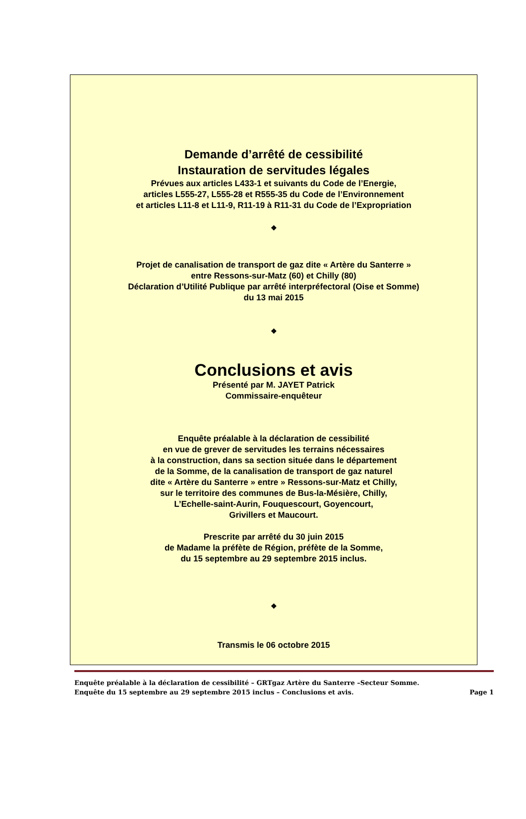Demande d’arrêté de cessibilité
Instauration de servitudes légales
Prévues aux articles L433-1 et suivants du Code de l’Energie,
articles L555-27, L555-28 et R555-35 du Code de l’Environnement
et articles L11-8 et L11-9, R11-19 à R11-31 du Code de l’Expropriation
❖
Projet de canalisation de transport de gaz dite « Artère du Santerre »
entre Ressons-sur-Matz (60) et Chilly (80)
Déclaration d’Utilité Publique par arrêté interpréfectoral (Oise et Somme)
du 13 mai 2015
❖
Conclusions et avis
Présenté par M. JAYET Patrick
Commissaire-enquêteur
Enquête préalable à la déclaration de cessibilité
en vue de grever de servitudes les terrains nécessaires
à la construction, dans sa section située dans le département
de la Somme, de la canalisation de transport de gaz naturel
dite « Artère du Santerre » entre » Ressons-sur-Matz et Chilly,
sur le territoire des communes de Bus-la-Mésière, Chilly,
L’Echelle-saint-Aurin, Fouquescourt, Goyencourt,
Grivillers et Maucourt.
Prescrite par arrêté du 30 juin 2015
de Madame la préfète de Région, préfète de la Somme,
du 15 septembre au 29 septembre 2015 inclus.
❖
Transmis le 06 octobre 2015
Enquête préalable à la déclaration de cessibilité – GRTgaz Artère du Santerre –Secteur Somme.
Enquête du 15 septembre au 29 septembre 2015 inclus – Conclusions et avis. Page 1